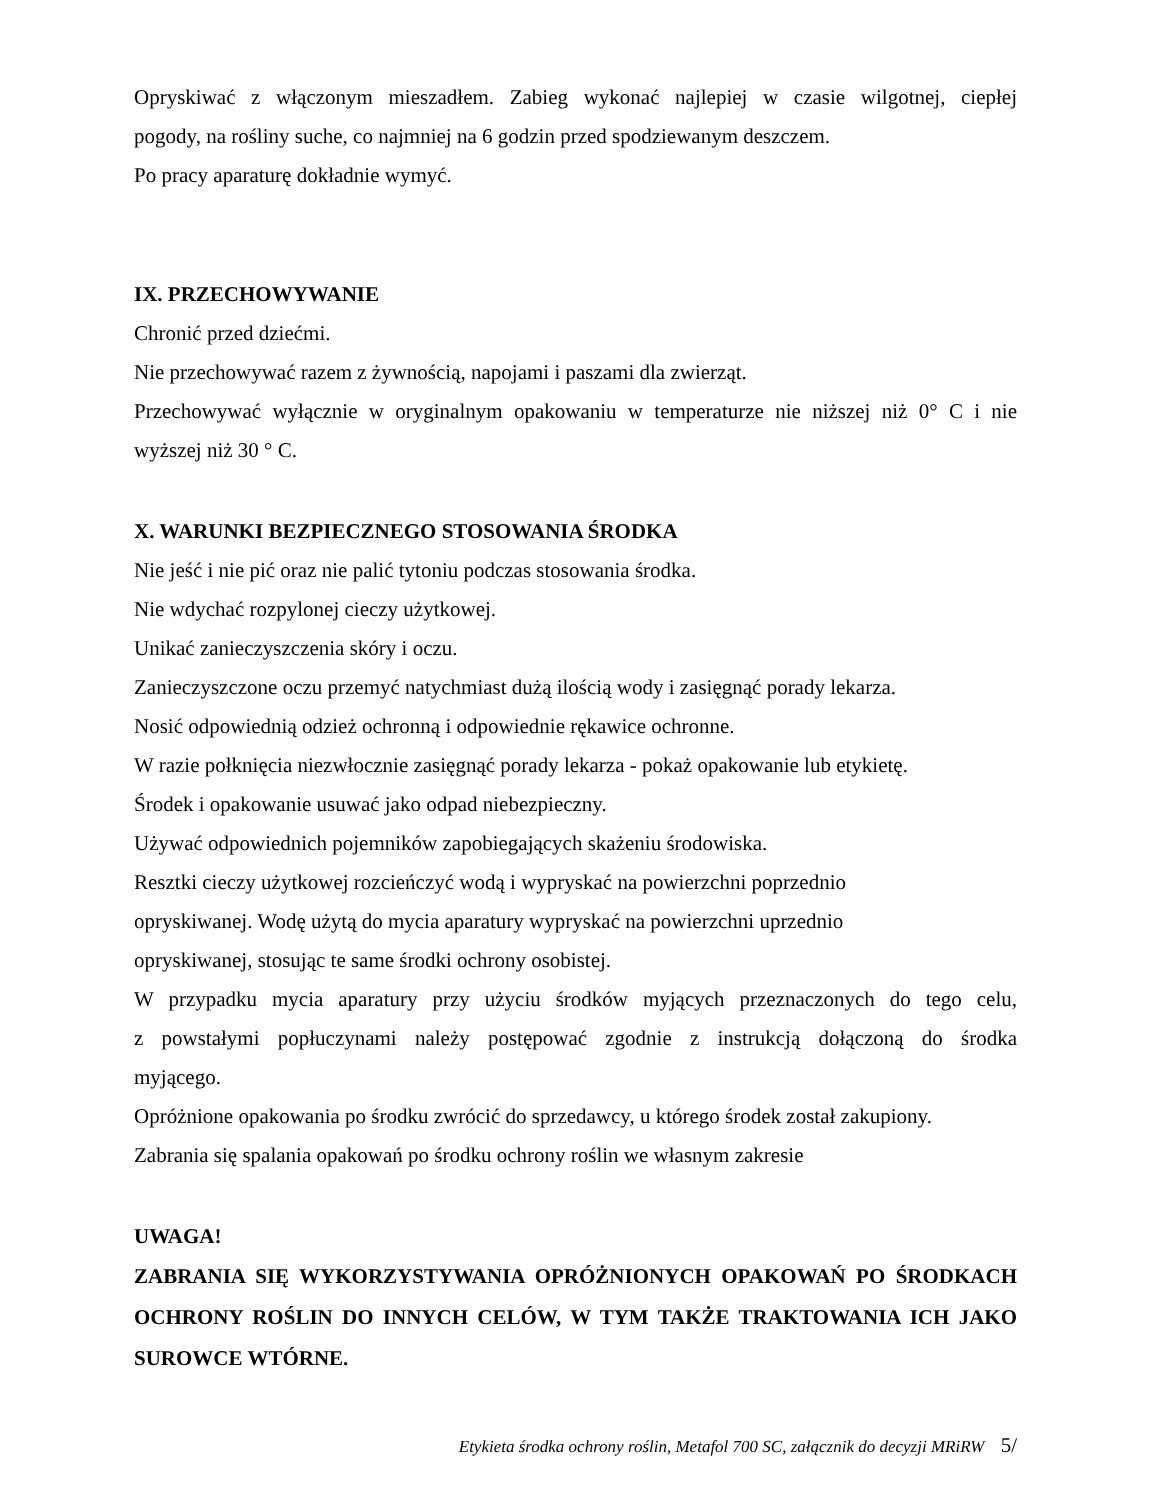Opryskiwać z włączonym mieszadłem. Zabieg wykonać najlepiej w czasie wilgotnej, ciepłej
pogody, na rośliny suche, co najmniej na 6 godzin przed spodziewanym deszczem.
Po pracy aparaturę dokładnie wymyć.
IX. PRZECHOWYWANIE
Chronić przed dziećmi.
Nie przechowywać razem z żywnością, napojami i paszami dla zwierząt.
Przechowywać wyłącznie w oryginalnym opakowaniu w temperaturze nie niższej niż 0° C i nie
wyższej niż 30 ° C.
X. WARUNKI BEZPIECZNEGO STOSOWANIA ŚRODKA
Nie jeść i nie pić oraz nie palić tytoniu podczas stosowania środka.
Nie wdychać rozpylonej cieczy użytkowej.
Unikać zanieczyszczenia skóry i oczu.
Zanieczyszczone oczu przemyć natychmiast dużą ilością wody i zasięgnąć porady lekarza.
Nosić odpowiednią odzież ochronną i odpowiednie rękawice ochronne.
W razie połknięcia niezwłocznie zasięgnąć porady lekarza - pokaż opakowanie lub etykietę.
Środek i opakowanie usuwać jako odpad niebezpieczny.
Używać odpowiednich pojemników zapobiegających skażeniu środowiska.
Resztki cieczy użytkowej rozcieńczyć wodą i wypryskać na powierzchni poprzednio
opryskiwanej. Wodę użytą do mycia aparatury wypryskać na powierzchni uprzednio
opryskiwanej, stosując te same środki ochrony osobistej.
W przypadku mycia aparatury przy użyciu środków myjących przeznaczonych do tego celu,
z powstałymi popłuczynami należy postępować zgodnie z instrukcją dołączoną do środka
myjącego.
Opróżnione opakowania po środku zwrócić do sprzedawcy, u którego środek został zakupiony.
Zabrania się spalania opakowań po środku ochrony roślin we własnym zakresie
UWAGA!
ZABRANIA SIĘ WYKORZYSTYWANIA OPRÓŻNIONYCH OPAKOWAŃ PO ŚRODKACH OCHRONY ROŚLIN DO INNYCH CELÓW, W TYM TAKŻE TRAKTOWANIA ICH JAKO SUROWCE WTÓRNE.
Etykieta środka ochrony roślin, Metafol 700 SC, załącznik do decyzji MRiRW 5/